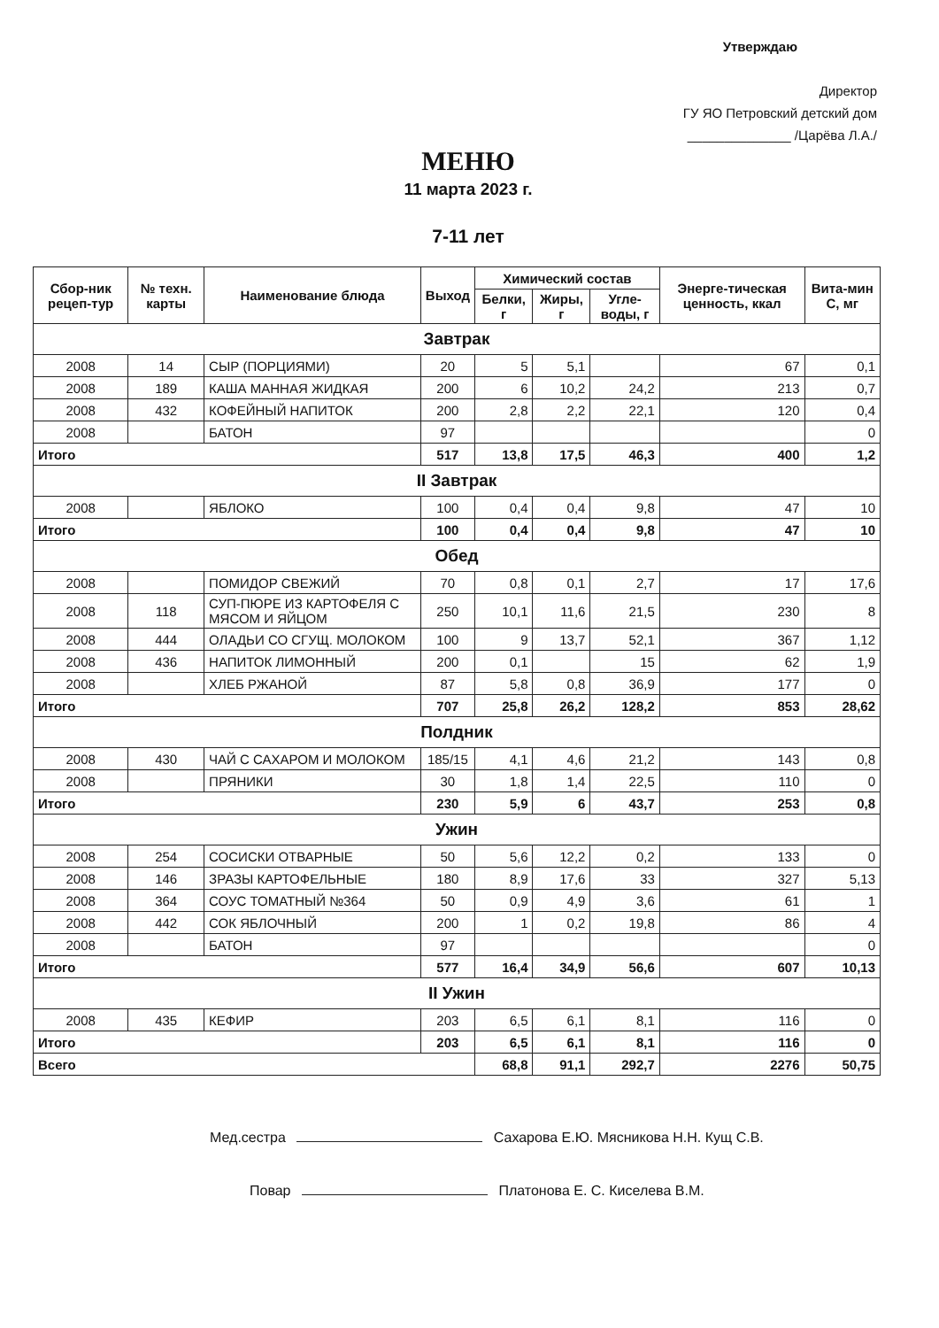Утверждаю
Директор
ГУ ЯО Петровский детский дом
______________ /Царёва Л.А./
МЕНЮ
11 марта 2023 г.
7-11 лет
| Сбор-ник рецеп-тур | № техн. карты | Наименование блюда | Выход | Химический состав | | | Энерге-тическая ценность, ккал | Вита-мин С, мг |
| --- | --- | --- | --- | --- | --- | --- | --- | --- |
| | | | | Белки, г | Жиры, г | Угле-воды, г | | |
| Завтрак | | | | | | | | |
| 2008 | 14 | СЫР (ПОРЦИЯМИ) | 20 | 5 | 5,1 | | 67 | 0,1 |
| 2008 | 189 | КАША МАННАЯ ЖИДКАЯ | 200 | 6 | 10,2 | 24,2 | 213 | 0,7 |
| 2008 | 432 | КОФЕЙНЫЙ НАПИТОК | 200 | 2,8 | 2,2 | 22,1 | 120 | 0,4 |
| 2008 | | БАТОН | 97 | | | | | 0 |
| Итого | | | 517 | 13,8 | 17,5 | 46,3 | 400 | 1,2 |
| II Завтрак | | | | | | | | |
| 2008 | | ЯБЛОКО | 100 | 0,4 | 0,4 | 9,8 | 47 | 10 |
| Итого | | | 100 | 0,4 | 0,4 | 9,8 | 47 | 10 |
| Обед | | | | | | | | |
| 2008 | | ПОМИДОР СВЕЖИЙ | 70 | 0,8 | 0,1 | 2,7 | 17 | 17,6 |
| 2008 | 118 | СУП-ПЮРЕ ИЗ КАРТОФЕЛЯ С МЯСОМ И ЯЙЦОМ | 250 | 10,1 | 11,6 | 21,5 | 230 | 8 |
| 2008 | 444 | ОЛАДЬИ СО СГУЩ. МОЛОКОМ | 100 | 9 | 13,7 | 52,1 | 367 | 1,12 |
| 2008 | 436 | НАПИТОК ЛИМОННЫЙ | 200 | 0,1 | | 15 | 62 | 1,9 |
| 2008 | | ХЛЕБ РЖАНОЙ | 87 | 5,8 | 0,8 | 36,9 | 177 | 0 |
| Итого | | | 707 | 25,8 | 26,2 | 128,2 | 853 | 28,62 |
| Полдник | | | | | | | | |
| 2008 | 430 | ЧАЙ С САХАРОМ И МОЛОКОМ | 185/15 | 4,1 | 4,6 | 21,2 | 143 | 0,8 |
| 2008 | | ПРЯНИКИ | 30 | 1,8 | 1,4 | 22,5 | 110 | 0 |
| Итого | | | 230 | 5,9 | 6 | 43,7 | 253 | 0,8 |
| Ужин | | | | | | | | |
| 2008 | 254 | СОСИСКИ ОТВАРНЫЕ | 50 | 5,6 | 12,2 | 0,2 | 133 | 0 |
| 2008 | 146 | ЗРАЗЫ КАРТОФЕЛЬНЫЕ | 180 | 8,9 | 17,6 | 33 | 327 | 5,13 |
| 2008 | 364 | СОУС ТОМАТНЫЙ №364 | 50 | 0,9 | 4,9 | 3,6 | 61 | 1 |
| 2008 | 442 | СОК ЯБЛОЧНЫЙ | 200 | 1 | 0,2 | 19,8 | 86 | 4 |
| 2008 | | БАТОН | 97 | | | | | 0 |
| Итого | | | 577 | 16,4 | 34,9 | 56,6 | 607 | 10,13 |
| II Ужин | | | | | | | | |
| 2008 | 435 | КЕФИР | 203 | 6,5 | 6,1 | 8,1 | 116 | 0 |
| Итого | | | 203 | 6,5 | 6,1 | 8,1 | 116 | 0 |
| Всего | | | | 68,8 | 91,1 | 292,7 | 2276 | 50,75 |
Мед.сестра Сахарова Е.Ю. Мясникова Н.Н. Кущ С.В.
Повар Платонова Е. С. Киселева В.М.